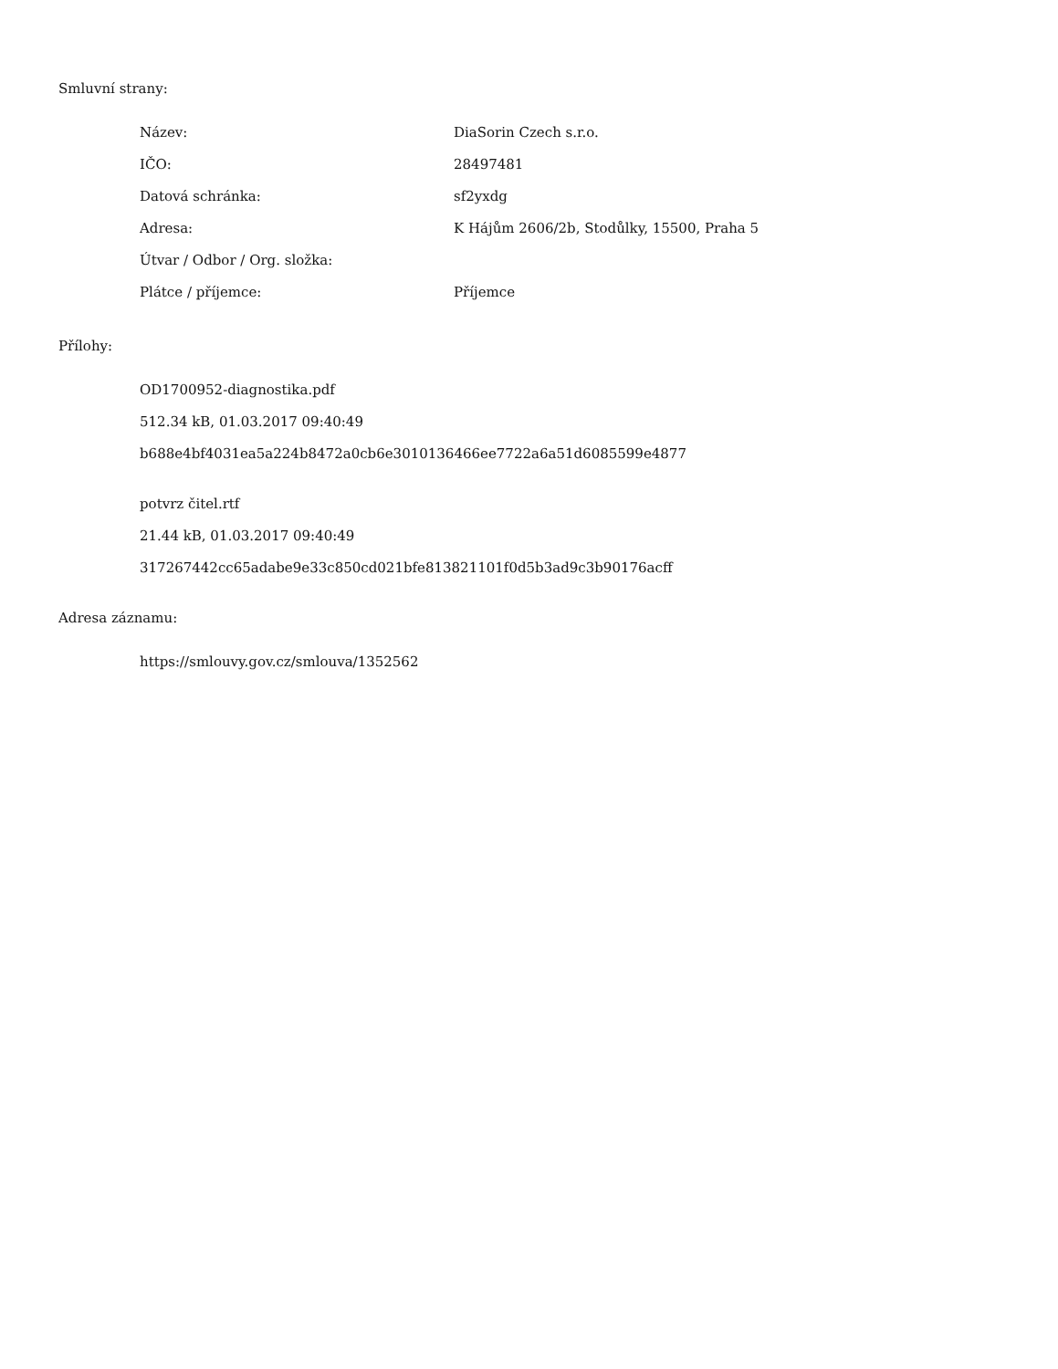Smluvní strany:
| Název: | DiaSorin Czech s.r.o. |
| IČO: | 28497481 |
| Datová schránka: | sf2yxdg |
| Adresa: | K Hájům 2606/2b, Stodůlky, 15500, Praha 5 |
| Útvar / Odbor / Org. složka: | |
| Plátce / příjemce: | Příjemce |
Přílohy:
OD1700952-diagnostika.pdf
512.34 kB, 01.03.2017 09:40:49
b688e4bf4031ea5a224b8472a0cb6e3010136466ee7722a6a51d6085599e4877
potvrz čitel.rtf
21.44 kB, 01.03.2017 09:40:49
317267442cc65adabe9e33c850cd021bfe813821101f0d5b3ad9c3b90176acff
Adresa záznamu:
https://smlouvy.gov.cz/smlouva/1352562